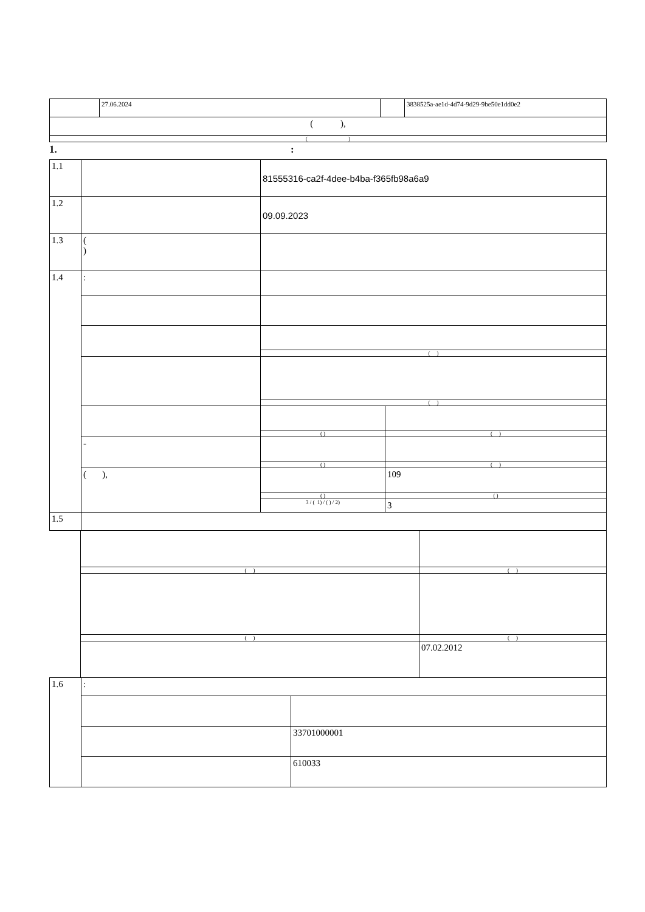| | 27.06.2024 | | 3838525a-ae1d-4d74-9d29-9be50e1dd0e2 |
| ( ), | | | |
| ( ) | | | |
1. :
| 1.1 | | 81555316-ca2f-4dee-b4ba-f365fb98a6a9 | |
| 1.2 | | 09.09.2023 | |
| 1.3 | ( ) | | |
| 1.4 | : | | |
| | | ( ) | |
| | | ( ) | |
| | | ( ) | ( ) |
| | - | | |
| | | ( ) | ( ) |
| | ( ), | | 109 |
| | | ( ) | ( ) |
| | | 3 / ( 1) / ( ) / 2) | 3 |
| 1.5 | | | |
| ( ) | ( ) |
| ( ) | ( ) |
| | 07.02.2012 |
| 1.6 | : | |
| | | 33701000001 |
| | | 610033 |